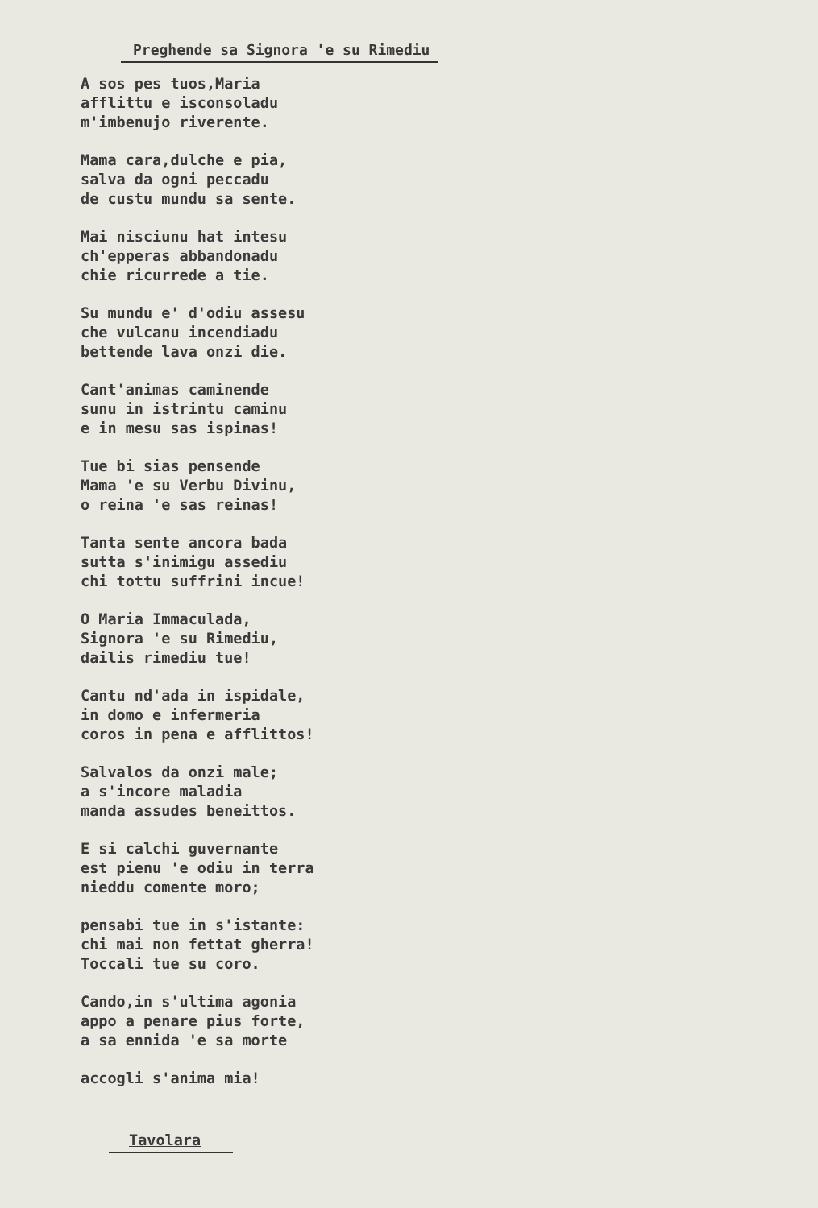Preghende sa Signora 'e su Rimediu
A sos pes tuos,Maria
afflittu e isconsoladu
m'imbenujo riverente.
Mama cara,dulche e pia,
salva da ogni peccadu
de custu mundu sa sente.
Mai nisciunu hat intesu
ch'epperas abbandonadu
chie ricurrede a tie.
Su mundu e' d'odiu assesu
che vulcanu incendiadu
bettende lava onzi die.
Cant'animas caminende
sunu in istrintu caminu
e in mesu sas ispinas!
Tue bi sias pensende
Mama 'e su Verbu Divinu,
o reina 'e sas reinas!
Tanta sente ancora bada
sutta s'inimigu assediu
chi tottu suffrini incue!
O Maria Immaculada,
Signora 'e su Rimediu,
dailis rimediu tue!
Cantu nd'ada in ispidale,
in domo e infermeria
coros in pena e afflittos!
Salvalos da onzi male;
a s'incore maladia
manda assudes beneittos.
E si calchi guvernante
est pienu 'e odiu in terra
nieddu comente moro;
pensabi tue in s'istante:
chi mai non fettat gherra!
Toccali tue su coro.
Cando,in s'ultima agonia
appo a penare pius forte,
a sa ennida 'e sa morte
accogli s'anima mia!
Tavolara